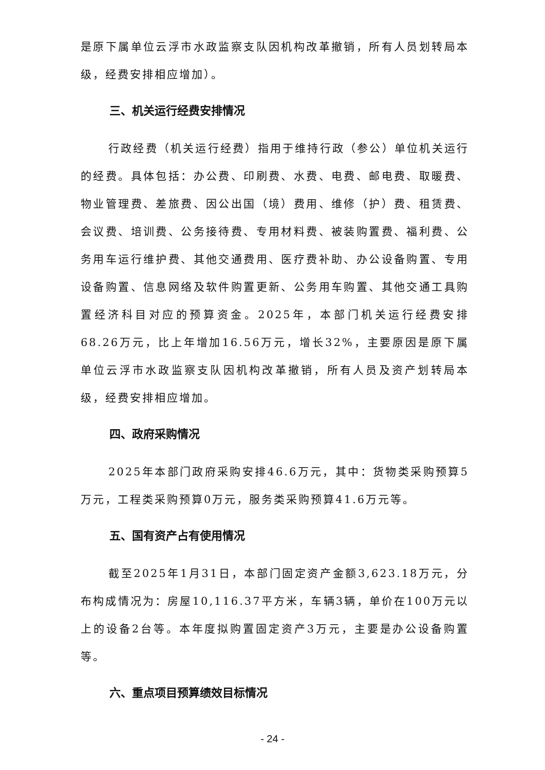是原下属单位云浮市水政监察支队因机构改革撤销，所有人员划转局本级，经费安排相应增加）。
三、机关运行经费安排情况
行政经费（机关运行经费）指用于维持行政（参公）单位机关运行的经费。具体包括：办公费、印刷费、水费、电费、邮电费、取暖费、物业管理费、差旅费、因公出国（境）费用、维修（护）费、租赁费、会议费、培训费、公务接待费、专用材料费、被装购置费、福利费、公务用车运行维护费、其他交通费用、医疗费补助、办公设备购置、专用设备购置、信息网络及软件购置更新、公务用车购置、其他交通工具购置经济科目对应的预算资金。2025年，本部门机关运行经费安排68.26万元，比上年增加16.56万元，增长32%，主要原因是原下属单位云浮市水政监察支队因机构改革撤销，所有人员及资产划转局本级，经费安排相应增加。
四、政府采购情况
2025年本部门政府采购安排46.6万元，其中：货物类采购预算5万元，工程类采购预算0万元，服务类采购预算41.6万元等。
五、国有资产占有使用情况
截至2025年1月31日，本部门固定资产金额3,623.18万元，分布构成情况为：房屋10,116.37平方米，车辆3辆，单价在100万元以上的设备2台等。本年度拟购置固定资产3万元，主要是办公设备购置等。
六、重点项目预算绩效目标情况
- 24 -